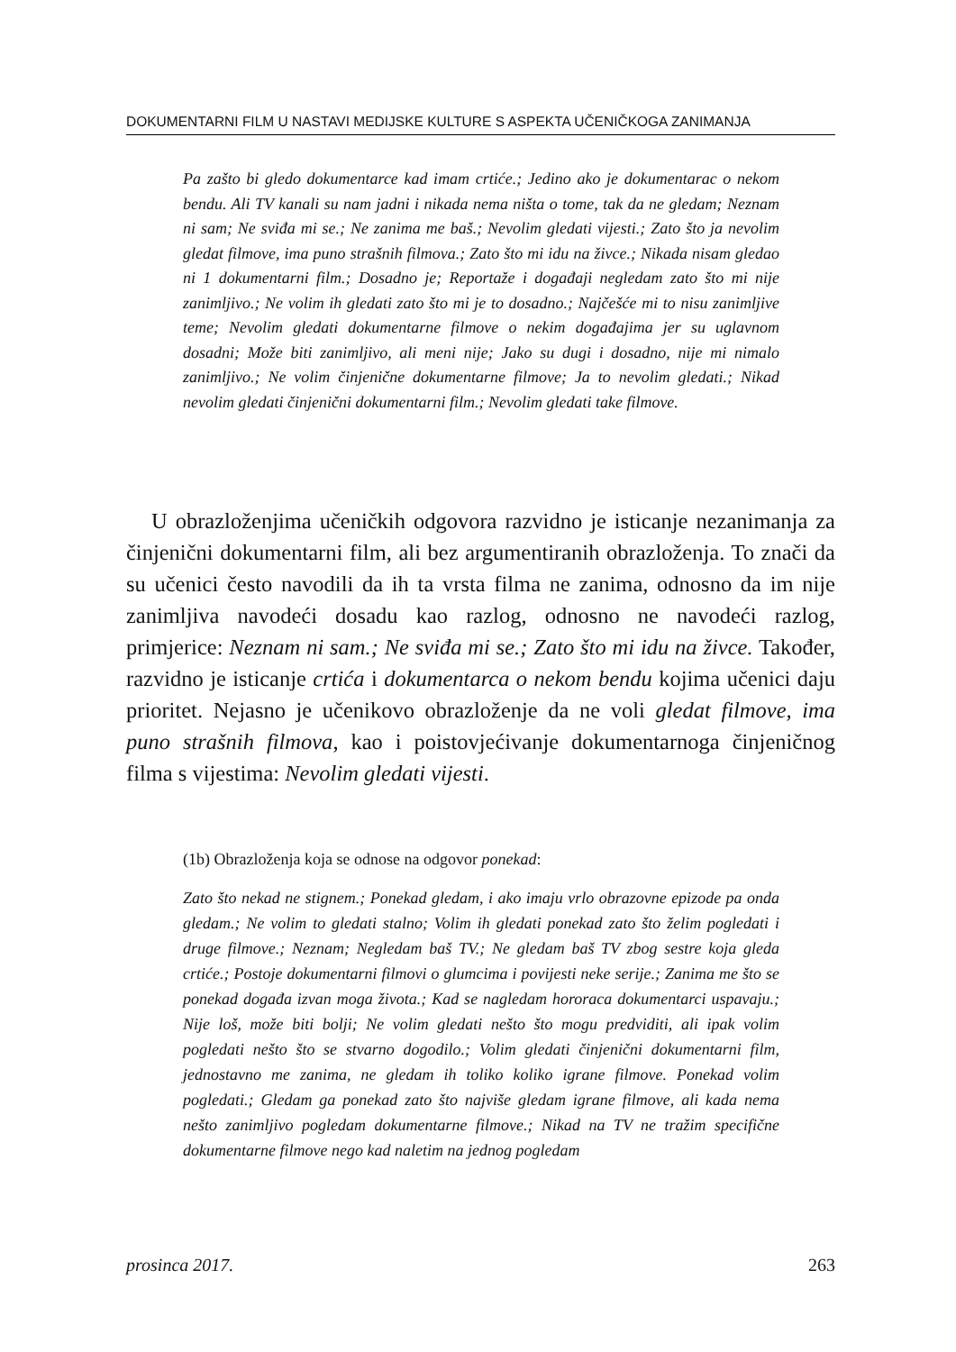DOKUMENTARNI FILM U NASTAVI MEDIJSKE KULTURE S ASPEKTA UČENIČKOGA ZANIMANJA
Pa zašto bi gledo dokumentarce kad imam crtiće.; Jedino ako je dokumentarac o nekom bendu. Ali TV kanali su nam jadni i nikada nema ništa o tome, tak da ne gledam; Neznam ni sam; Ne sviđa mi se.; Ne zanima me baš.; Nevolim gledati vijesti.; Zato što ja nevolim gledat filmove, ima puno strašnih filmova.; Zato što mi idu na živce.; Nikada nisam gledao ni 1 dokumentarni film.; Dosadno je; Reportaže i događaji negledam zato što mi nije zanimljivo.; Ne volim ih gledati zato što mi je to dosadno.; Najčešće mi to nisu zanimljive teme; Nevolim gledati dokumentarne filmove o nekim događajima jer su uglavnom dosadni; Može biti zanimljivo, ali meni nije; Jako su dugi i dosadno, nije mi nimalo zanimljivo.; Ne volim činjenične dokumentarne filmove; Ja to nevolim gledati.; Nikad nevolim gledati činjenični dokumentarni film.; Nevolim gledati take filmove.
U obrazloženjima učeničkih odgovora razvidno je isticanje nezanimanja za činjenični dokumentarni film, ali bez argumentiranih obrazloženja. To znači da su učenici često navodili da ih ta vrsta filma ne zanima, odnosno da im nije zanimljiva navodeći dosadu kao razlog, odnosno ne navodeći razlog, primjerice: Neznam ni sam.; Ne sviđa mi se.; Zato što mi idu na živce. Također, razvidno je isticanje crtića i dokumentarca o nekom bendu kojima učenici daju prioritet. Nejasno je učenikovo obrazloženje da ne voli gledat filmove, ima puno strašnih filmova, kao i poistovjećivanje dokumentarnoga činjeničnog filma s vijestima: Nevolim gledati vijesti.
(1b) Obrazloženja koja se odnose na odgovor ponekad:
Zato što nekad ne stignem.; Ponekad gledam, i ako imaju vrlo obrazovne epizode pa onda gledam.; Ne volim to gledati stalno; Volim ih gledati ponekad zato što želim pogledati i druge filmove.; Neznam; Negledam baš TV.; Ne gledam baš TV zbog sestre koja gleda crtiće.; Postoje dokumentarni filmovi o glumcima i povijesti neke serije.; Zanima me što se ponekad događa izvan moga života.; Kad se nagledam hororaca dokumentarci uspavaju.; Nije loš, može biti bolji; Ne volim gledati nešto što mogu predviditi, ali ipak volim pogledati nešto što se stvarno dogodilo.; Volim gledati činjenični dokumentarni film, jednostavno me zanima, ne gledam ih toliko koliko igrane filmove. Ponekad volim pogledati.; Gledam ga ponekad zato što najviše gledam igrane filmove, ali kada nema nešto zanimljivo pogledam dokumentarne filmove.; Nikad na TV ne tražim specifične dokumentarne filmove nego kad naletim na jednog pogledam
prosinca 2017. 263